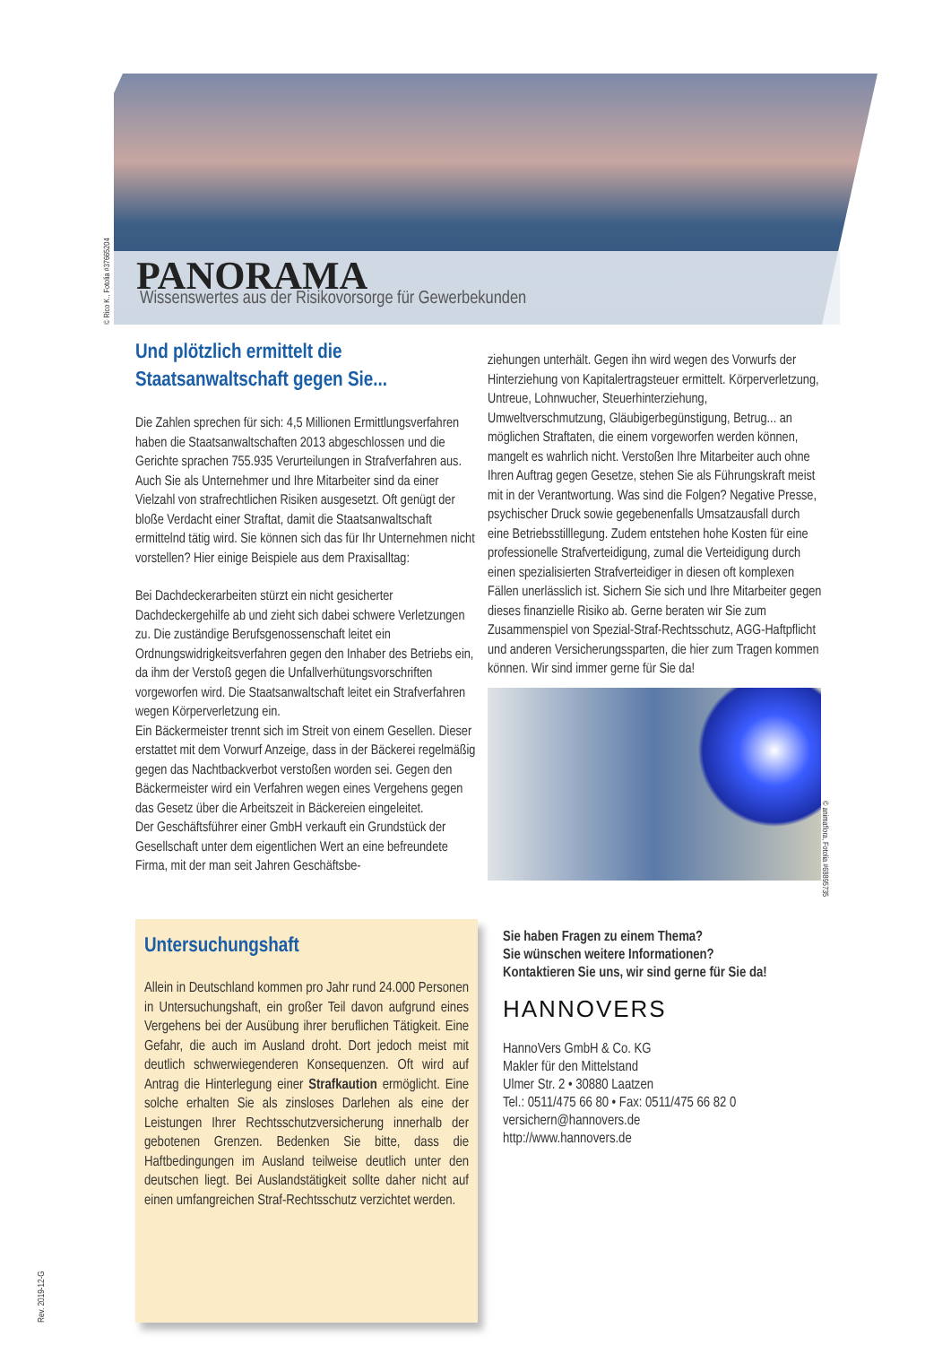PANORAMA
Wissenswertes aus der Risikovorsorge für Gewerbekunden
© Rico K., Fotolia #37665204
Und plötzlich ermittelt die Staatsanwaltschaft gegen Sie...
Die Zahlen sprechen für sich: 4,5 Millionen Ermittlungsverfahren haben die Staatsanwaltschaften 2013 abgeschlossen und die Gerichte sprachen 755.935 Verurteilungen in Strafverfahren aus. Auch Sie als Unternehmer und Ihre Mitarbeiter sind da einer Vielzahl von strafrechtlichen Risiken ausgesetzt. Oft genügt der bloße Verdacht einer Straftat, damit die Staatsanwaltschaft ermittelnd tätig wird. Sie können sich das für Ihr Unternehmen nicht vorstellen? Hier einige Beispiele aus dem Praxisalltag:
Bei Dachdeckerarbeiten stürzt ein nicht gesicherter Dachdeckergehilfe ab und zieht sich dabei schwere Verletzungen zu. Die zuständige Berufsgenossenschaft leitet ein Ordnungswidrigkeitsverfahren gegen den Inhaber des Betriebs ein, da ihm der Verstoß gegen die Unfallverhütungsvorschriften vorgeworfen wird. Die Staatsanwaltschaft leitet ein Strafverfahren wegen Körperverletzung ein.
Ein Bäckermeister trennt sich im Streit von einem Gesellen. Dieser erstattet mit dem Vorwurf Anzeige, dass in der Bäckerei regelmäßig gegen das Nachtbackverbot verstoßen worden sei. Gegen den Bäckermeister wird ein Verfahren wegen eines Vergehens gegen das Gesetz über die Arbeitszeit in Bäckereien eingeleitet.
Der Geschäftsführer einer GmbH verkauft ein Grundstück der Gesellschaft unter dem eigentlichen Wert an eine befreundete Firma, mit der man seit Jahren Geschäftsbe-
ziehungen unterhält. Gegen ihn wird wegen des Vorwurfs der Hinterziehung von Kapitalertragsteuer ermittelt. Körperverletzung, Untreue, Lohnwucher, Steuerhinterziehung, Umweltverschmutzung, Gläubigerbegünstigung, Betrug... an möglichen Straftaten, die einem vorgeworfen werden können, mangelt es wahrlich nicht. Verstoßen Ihre Mitarbeiter auch ohne Ihren Auftrag gegen Gesetze, stehen Sie als Führungskraft meist mit in der Verantwortung. Was sind die Folgen? Negative Presse, psychischer Druck sowie gegebenenfalls Umsatzausfall durch eine Betriebsstilllegung. Zudem entstehen hohe Kosten für eine professionelle Strafverteidigung, zumal die Verteidigung durch einen spezialisierten Strafverteidiger in diesen oft komplexen Fällen unerlässlich ist. Sichern Sie sich und Ihre Mitarbeiter gegen dieses finanzielle Risiko ab. Gerne beraten wir Sie zum Zusammenspiel von Spezial-Straf-Rechtsschutz, AGG-Haftpflicht und anderen Versicherungssparten, die hier zum Tragen kommen können. Wir sind immer gerne für Sie da!
© animaflora, Fotolia #68895735
Untersuchungshaft
Allein in Deutschland kommen pro Jahr rund 24.000 Personen in Untersuchungshaft, ein großer Teil davon aufgrund eines Vergehens bei der Ausübung ihrer beruflichen Tätigkeit. Eine Gefahr, die auch im Ausland droht. Dort jedoch meist mit deutlich schwerwiegenderen Konsequenzen. Oft wird auf Antrag die Hinterlegung einer Strafkaution ermöglicht. Eine solche erhalten Sie als zinsloses Darlehen als eine der Leistungen Ihrer Rechtsschutzversicherung innerhalb der gebotenen Grenzen. Bedenken Sie bitte, dass die Haftbedingungen im Ausland teilweise deutlich unter den deutschen liegt. Bei Auslandstätigkeit sollte daher nicht auf einen umfangreichen Straf-Rechtsschutz verzichtet werden.
Sie haben Fragen zu einem Thema?
Sie wünschen weitere Informationen?
Kontaktieren Sie uns, wir sind gerne für Sie da!
HANNOVERS
HannoVers GmbH & Co. KG
Makler für den Mittelstand
Ulmer Str. 2 • 30880 Laatzen
Tel.: 0511/475 66 80 • Fax: 0511/475 66 82 0
versichern@hannovers.de
http://www.hannovers.de
Rev. 2019-12-G